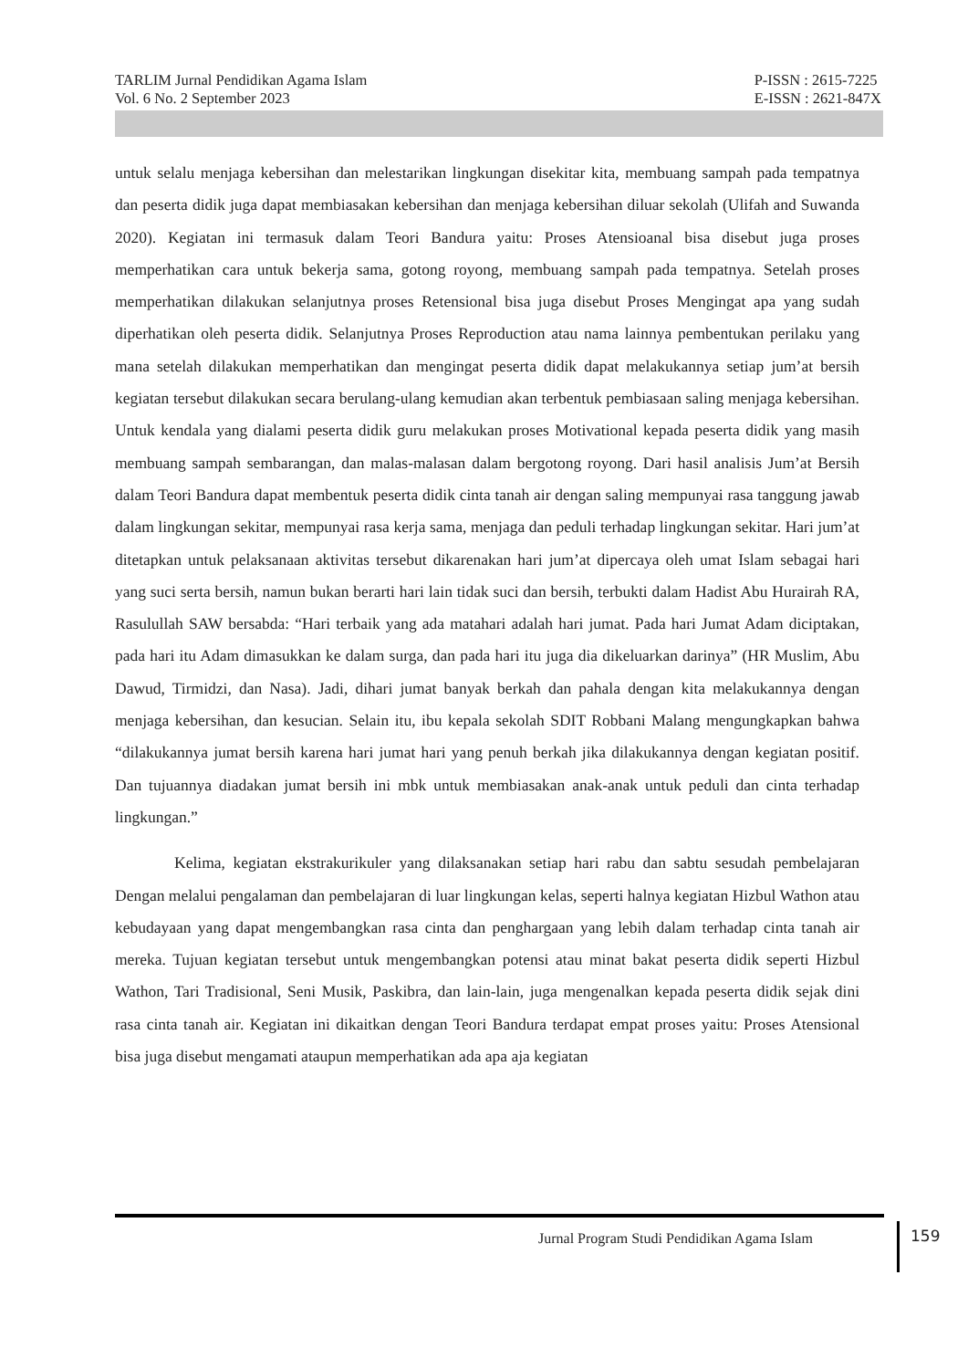TARLIM Jurnal Pendidikan Agama Islam
Vol. 6 No. 2 September 2023
P-ISSN : 2615-7225
E-ISSN : 2621-847X
untuk selalu menjaga kebersihan dan melestarikan lingkungan disekitar kita, membuang sampah pada tempatnya dan peserta didik juga dapat membiasakan kebersihan dan menjaga kebersihan diluar sekolah (Ulifah and Suwanda 2020). Kegiatan ini termasuk dalam Teori Bandura yaitu: Proses Atensioanal bisa disebut juga proses memperhatikan cara untuk bekerja sama, gotong royong, membuang sampah pada tempatnya. Setelah proses memperhatikan dilakukan selanjutnya proses Retensional bisa juga disebut Proses Mengingat apa yang sudah diperhatikan oleh peserta didik. Selanjutnya Proses Reproduction atau nama lainnya pembentukan perilaku yang mana setelah dilakukan memperhatikan dan mengingat peserta didik dapat melakukannya setiap jum’at bersih kegiatan tersebut dilakukan secara berulang-ulang kemudian akan terbentuk pembiasaan saling menjaga kebersihan. Untuk kendala yang dialami peserta didik guru melakukan proses Motivational kepada peserta didik yang masih membuang sampah sembarangan, dan malas-malasan dalam bergotong royong. Dari hasil analisis Jum’at Bersih dalam Teori Bandura dapat membentuk peserta didik cinta tanah air dengan saling mempunyai rasa tanggung jawab dalam lingkungan sekitar, mempunyai rasa kerja sama, menjaga dan peduli terhadap lingkungan sekitar. Hari jum’at ditetapkan untuk pelaksanaan aktivitas tersebut dikarenakan hari jum’at dipercaya oleh umat Islam sebagai hari yang suci serta bersih, namun bukan berarti hari lain tidak suci dan bersih, terbukti dalam Hadist Abu Hurairah RA, Rasulullah SAW bersabda: “Hari terbaik yang ada matahari adalah hari jumat. Pada hari Jumat Adam diciptakan, pada hari itu Adam dimasukkan ke dalam surga, dan pada hari itu juga dia dikeluarkan darinya” (HR Muslim, Abu Dawud, Tirmidzi, dan Nasa). Jadi, dihari jumat banyak berkah dan pahala dengan kita melakukannya dengan menjaga kebersihan, dan kesucian. Selain itu, ibu kepala sekolah SDIT Robbani Malang mengungkapkan bahwa “dilakukannya jumat bersih karena hari jumat hari yang penuh berkah jika dilakukannya dengan kegiatan positif. Dan tujuannya diadakan jumat bersih ini mbk untuk membiasakan anak-anak untuk peduli dan cinta terhadap lingkungan.”
Kelima, kegiatan ekstrakurikuler yang dilaksanakan setiap hari rabu dan sabtu sesudah pembelajaran Dengan melalui pengalaman dan pembelajaran di luar lingkungan kelas, seperti halnya kegiatan Hizbul Wathon atau kebudayaan yang dapat mengembangkan rasa cinta dan penghargaan yang lebih dalam terhadap cinta tanah air mereka. Tujuan kegiatan tersebut untuk mengembangkan potensi atau minat bakat peserta didik seperti Hizbul Wathon, Tari Tradisional, Seni Musik, Paskibra, dan lain-lain, juga mengenalkan kepada peserta didik sejak dini rasa cinta tanah air. Kegiatan ini dikaitkan dengan Teori Bandura terdapat empat proses yaitu: Proses Atensional bisa juga disebut mengamati ataupun memperhatikan ada apa aja kegiatan
Jurnal Program Studi Pendidikan Agama Islam
159